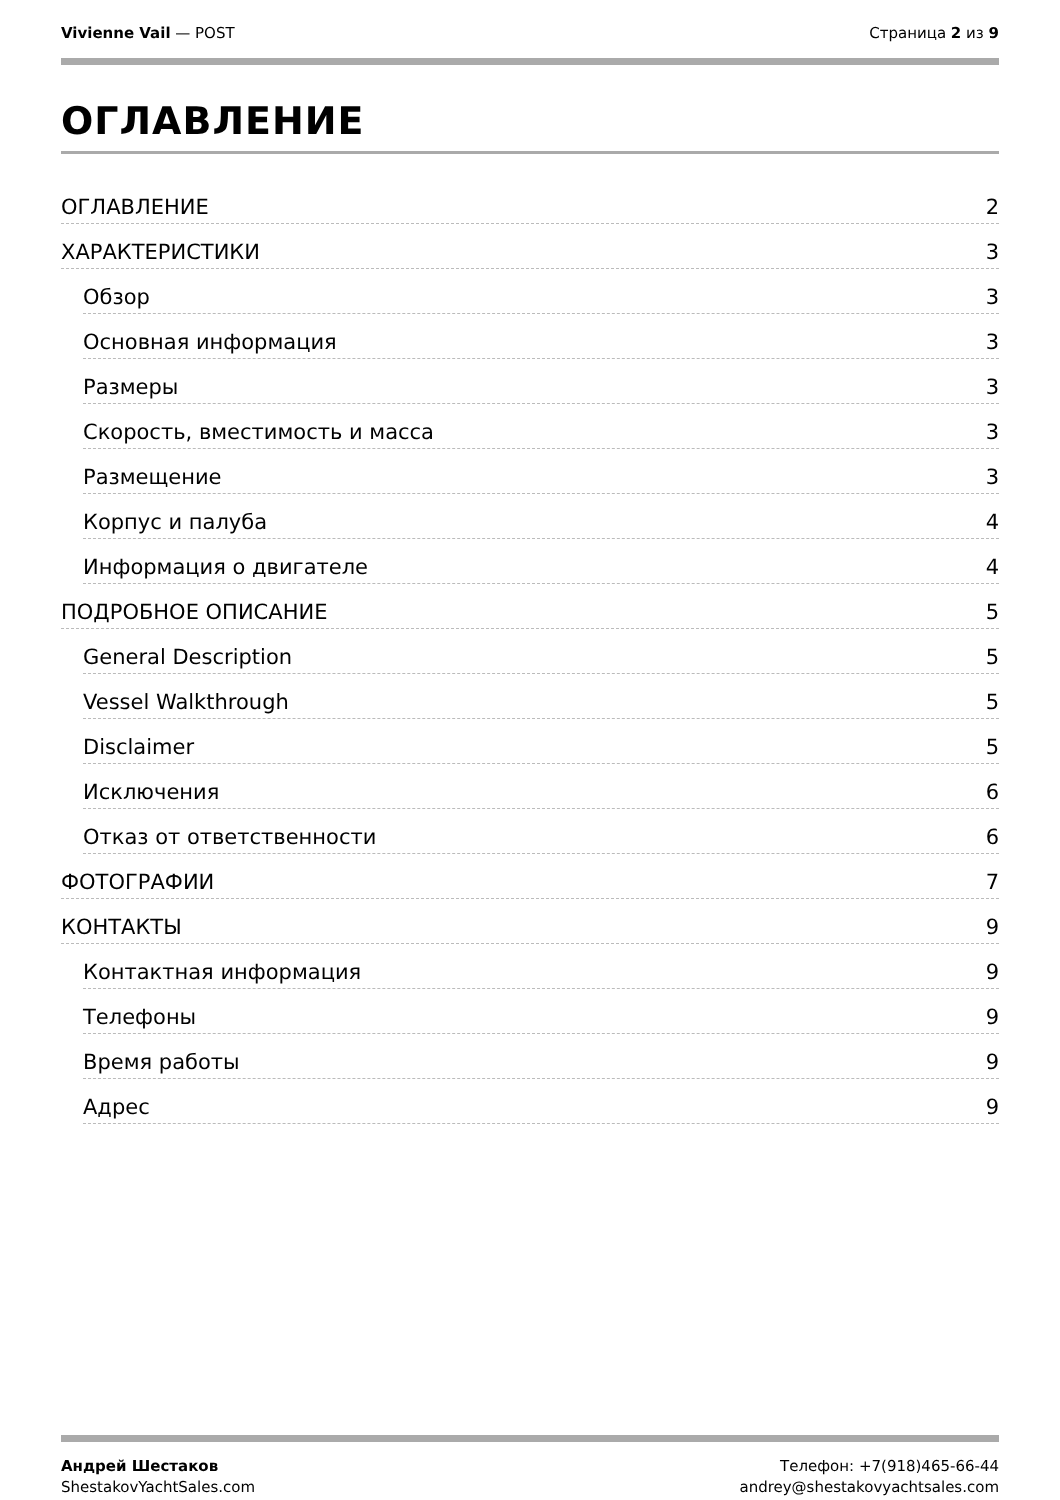Vivienne Vail — POST Страница 2 из 9
ОГЛАВЛЕНИЕ
ОГЛАВЛЕНИЕ 2
ХАРАКТЕРИСТИКИ 3
Обзор 3
Основная информация 3
Размеры 3
Скорость, вместимость и масса 3
Размещение 3
Корпус и палуба 4
Информация о двигателе 4
ПОДРОБНОЕ ОПИСАНИЕ 5
General Description 5
Vessel Walkthrough 5
Disclaimer 5
Исключения 6
Отказ от ответственности 6
ФОТОГРАФИИ 7
КОНТАКТЫ 9
Контактная информация 9
Телефоны 9
Время работы 9
Адрес 9
Андрей Шестаков
ShestakovYachtSales.com
Телефон: +7(918)465-66-44
andrey@shestakovyachtsales.com